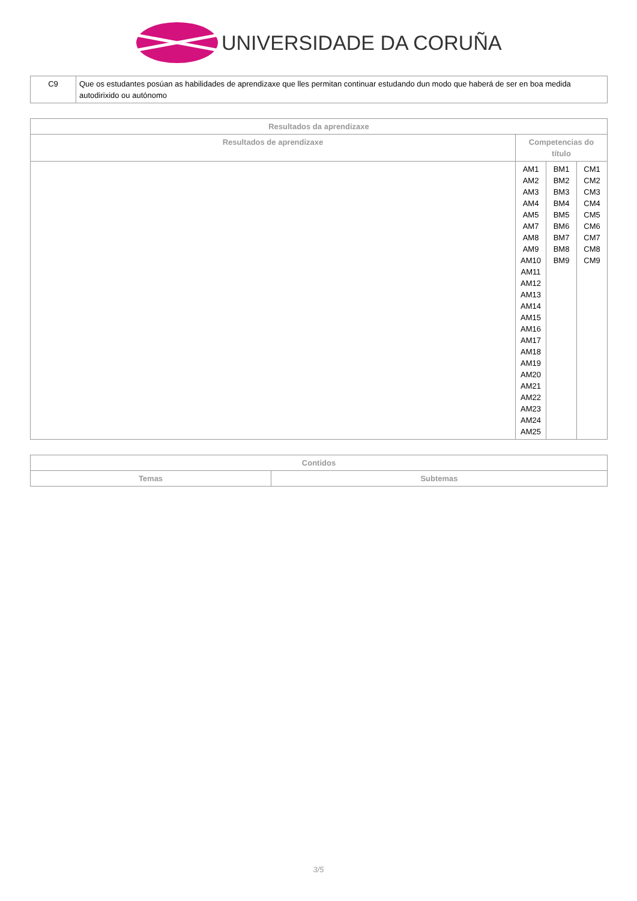UNIVERSIDADE DA CORUÑA
| C9 | Que os estudantes posúan as habilidades de aprendizaxe que lles permitan continuar estudando dun modo que haberá de ser en boa medida autodirixido ou autónomo |
| Resultados da aprendizaxe | | | |
| --- | --- | --- | --- |
| Resultados de aprendizaxe | Competencias do título | | |
| | AM1 AM2 AM3 AM4 AM5 AM7 AM8 AM9 AM10 AM11 AM12 AM13 AM14 AM15 AM16 AM17 AM18 AM19 AM20 AM21 AM22 AM23 AM24 AM25 | BM1 BM2 BM3 BM4 BM5 BM6 BM7 BM8 BM9 | CM1 CM2 CM3 CM4 CM5 CM6 CM7 CM8 CM9 |
| Contidos | |
| --- | --- |
| Temas | Subtemas |
3/5